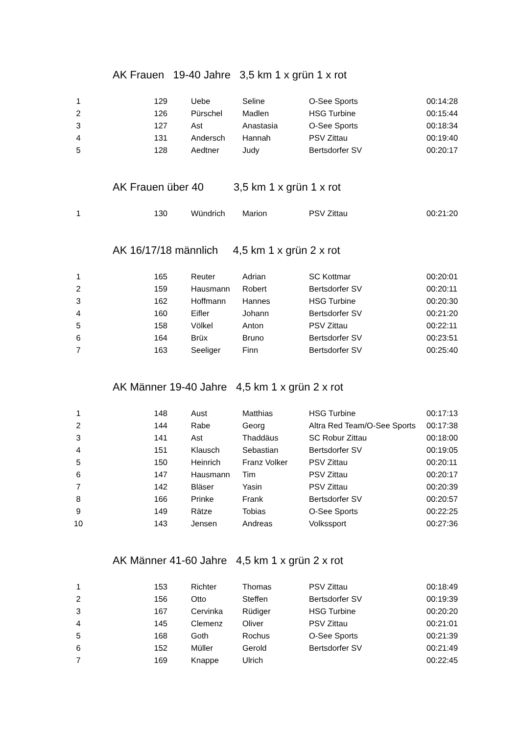AK Frauen 19-40 Jahre 3,5 km 1 x grün 1 x rot
| 1 | 129 | Uebe | Seline | O-See Sports | 00:14:28 |
| 2 | 126 | Pürschel | Madlen | HSG Turbine | 00:15:44 |
| 3 | 127 | Ast | Anastasia | O-See Sports | 00:18:34 |
| 4 | 131 | Andersch | Hannah | PSV Zittau | 00:19:40 |
| 5 | 128 | Aedtner | Judy | Bertsdorfer SV | 00:20:17 |
AK Frauen über 40 3,5 km 1 x grün 1 x rot
| 1 | 130 | Wündrich | Marion | PSV Zittau | 00:21:20 |
AK 16/17/18 männlich 4,5 km 1 x grün 2 x rot
| 1 | 165 | Reuter | Adrian | SC Kottmar | 00:20:01 |
| 2 | 159 | Hausmann | Robert | Bertsdorfer SV | 00:20:11 |
| 3 | 162 | Hoffmann | Hannes | HSG Turbine | 00:20:30 |
| 4 | 160 | Eifler | Johann | Bertsdorfer SV | 00:21:20 |
| 5 | 158 | Völkel | Anton | PSV Zittau | 00:22:11 |
| 6 | 164 | Brüx | Bruno | Bertsdorfer SV | 00:23:51 |
| 7 | 163 | Seeliger | Finn | Bertsdorfer SV | 00:25:40 |
AK Männer 19-40 Jahre 4,5 km 1 x grün 2 x rot
| 1 | 148 | Aust | Matthias | HSG Turbine | 00:17:13 |
| 2 | 144 | Rabe | Georg | Altra Red Team/O-See Sports | 00:17:38 |
| 3 | 141 | Ast | Thaddäus | SC Robur Zittau | 00:18:00 |
| 4 | 151 | Klausch | Sebastian | Bertsdorfer SV | 00:19:05 |
| 5 | 150 | Heinrich | Franz Volker | PSV Zittau | 00:20:11 |
| 6 | 147 | Hausmann | Tim | PSV Zittau | 00:20:17 |
| 7 | 142 | Bläser | Yasin | PSV Zittau | 00:20:39 |
| 8 | 166 | Prinke | Frank | Bertsdorfer SV | 00:20:57 |
| 9 | 149 | Rätze | Tobias | O-See Sports | 00:22:25 |
| 10 | 143 | Jensen | Andreas | Volkssport | 00:27:36 |
AK Männer 41-60 Jahre 4,5 km 1 x grün 2 x rot
| 1 | 153 | Richter | Thomas | PSV Zittau | 00:18:49 |
| 2 | 156 | Otto | Steffen | Bertsdorfer SV | 00:19:39 |
| 3 | 167 | Cervinka | Rüdiger | HSG Turbine | 00:20:20 |
| 4 | 145 | Clemenz | Oliver | PSV Zittau | 00:21:01 |
| 5 | 168 | Goth | Rochus | O-See Sports | 00:21:39 |
| 6 | 152 | Müller | Gerold | Bertsdorfer SV | 00:21:49 |
| 7 | 169 | Knappe | Ulrich | | 00:22:45 |